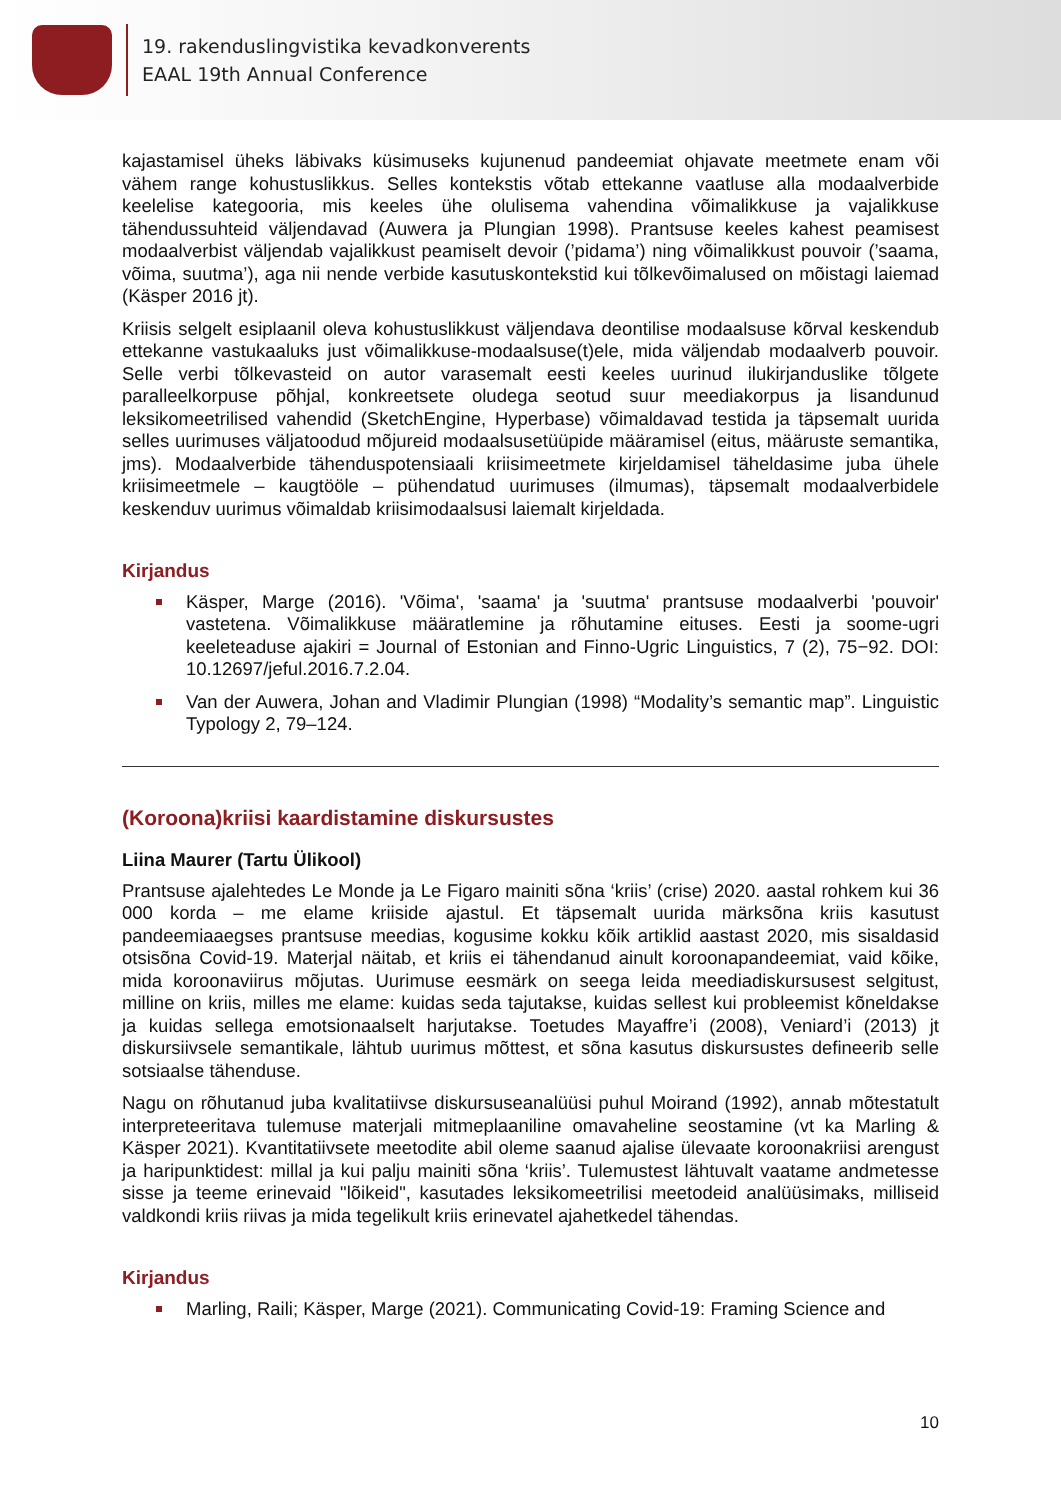19. rakenduslingvistika kevadkonverents
EAAL 19th Annual Conference
kajastamisel üheks läbivaks küsimuseks kujunenud pandeemiat ohjavate meetmete enam või vähem range kohustuslikkus. Selles kontekstis võtab ettekanne vaatluse alla modaalverbide keelelise kategooria, mis keeles ühe olulisema vahendina võimalikkuse ja vajalikkuse tähendussuhteid väljendavad (Auwera ja Plungian 1998). Prantsuse keeles kahest peamisest modaalverbist väljendab vajalikkust peamiselt devoir (’pidama’) ning võimalikkust pouvoir (’saama, võima, suutma’), aga nii nende verbide kasutuskontekstid kui tõlkevõimalused on mõistagi laiemad (Käsper 2016 jt).
Kriisis selgelt esiplaanil oleva kohustuslikkust väljendava deontilise modaalsuse kõrval keskendub ettekanne vastukaaluks just võimalikkuse-modaalsuse(t)ele, mida väljendab modaalverb pouvoir. Selle verbi tõlkevasteid on autor varasemalt eesti keeles uurinud ilukirjanduslike tõlgete paralleelkorpuse põhjal, konkreetsete oludega seotud suur meediakorpus ja lisandunud leksikomeetrilised vahendid (SketchEngine, Hyperbase) võimaldavad testida ja täpsemalt uurida selles uurimuses väljatoodud mõjureid modaalsusetüüpide määramisel (eitus, määruste semantika, jms). Modaalverbide tähenduspotensiaali kriisimeetmete kirjeldamisel täheldasime juba ühele kriisimeetmele – kaugtööle – pühendatud uurimuses (ilmumas), täpsemalt modaalverbidele keskenduv uurimus võimaldab kriisimodaalsusi laiemalt kirjeldada.
Kirjandus
Käsper, Marge (2016). 'Võima', 'saama' ja 'suutma' prantsuse modaalverbi 'pouvoir' vastetena. Võimalikkuse määratlemine ja rõhutamine eituses. Eesti ja soome-ugri keeleteaduse ajakiri = Journal of Estonian and Finno-Ugric Linguistics, 7 (2), 75−92. DOI: 10.12697/jeful.2016.7.2.04.
Van der Auwera, Johan and Vladimir Plungian (1998) “Modality’s semantic map”. Linguistic Typology 2, 79–124.
(Koroona)kriisi kaardistamine diskursustes
Liina Maurer (Tartu Ülikool)
Prantsuse ajalehtedes Le Monde ja Le Figaro mainiti sõna ‘kriis’ (crise) 2020. aastal rohkem kui 36 000 korda – me elame kriiside ajastul. Et täpsemalt uurida märksõna kriis kasutust pandeemiaaegses prantsuse meedias, kogusime kokku kõik artiklid aastast 2020, mis sisaldasid otsisõna Covid-19. Materjal näitab, et kriis ei tähendanud ainult koroonapandeemiat, vaid kõike, mida koroonaviirus mõjutas. Uurimuse eesmärk on seega leida meediadiskursusest selgitust, milline on kriis, milles me elame: kuidas seda tajutakse, kuidas sellest kui probleemist kõneldakse ja kuidas sellega emotsionaalselt harjutakse. Toetudes Mayaffre’i (2008), Veniard’i (2013) jt diskursiivsele semantikale, lähtub uurimus mõttest, et sõna kasutus diskursustes defineerib selle sotsiaalse tähenduse.
Nagu on rõhutanud juba kvalitatiivse diskursuseanalüüsi puhul Moirand (1992), annab mõtestatult interpreteeritava tulemuse materjali mitmeplaaniline omavaheline seostamine (vt ka Marling & Käsper 2021). Kvantitatiivsete meetodite abil oleme saanud ajalise ülevaate koroonakriisi arengust ja haripunktidest: millal ja kui palju mainiti sõna ‘kriis’. Tulemustest lähtuvalt vaatame andmetesse sisse ja teeme erinevaid "lõikeid", kasutades leksikomeetrilisi meetodeid analüüsimaks, milliseid valdkondi kriis riivas ja mida tegelikult kriis erinevatel ajahetkedel tähendas.
Kirjandus
Marling, Raili; Käsper, Marge (2021). Communicating Covid-19: Framing Science and
10